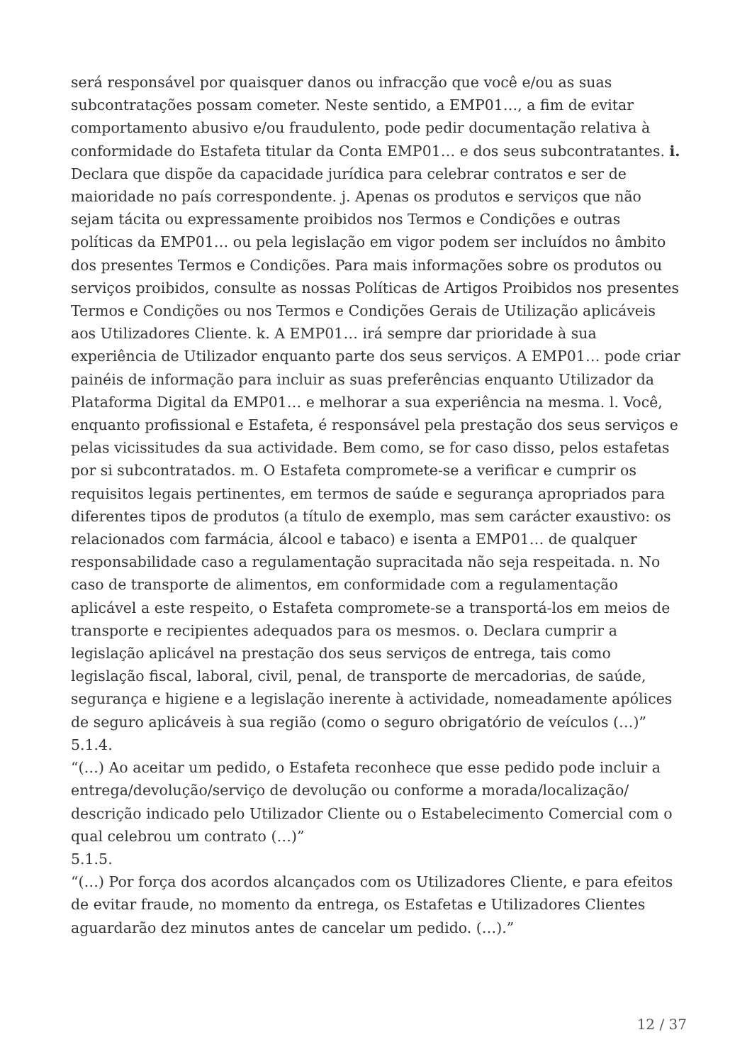será responsável por quaisquer danos ou infracção que você e/ou as suas subcontratações possam cometer. Neste sentido, a EMP01…, a fim de evitar comportamento abusivo e/ou fraudulento, pode pedir documentação relativa à conformidade do Estafeta titular da Conta EMP01… e dos seus subcontratantes. i. Declara que dispõe da capacidade jurídica para celebrar contratos e ser de maioridade no país correspondente. j. Apenas os produtos e serviços que não sejam tácita ou expressamente proibidos nos Termos e Condições e outras políticas da EMP01… ou pela legislação em vigor podem ser incluídos no âmbito dos presentes Termos e Condições. Para mais informações sobre os produtos ou serviços proibidos, consulte as nossas Políticas de Artigos Proibidos nos presentes Termos e Condições ou nos Termos e Condições Gerais de Utilização aplicáveis aos Utilizadores Cliente. k. A EMP01… irá sempre dar prioridade à sua experiência de Utilizador enquanto parte dos seus serviços. A EMP01… pode criar painéis de informação para incluir as suas preferências enquanto Utilizador da Plataforma Digital da EMP01… e melhorar a sua experiência na mesma. l. Você, enquanto profissional e Estafeta, é responsável pela prestação dos seus serviços e pelas vicissitudes da sua actividade. Bem como, se for caso disso, pelos estafetas por si subcontratados. m. O Estafeta compromete-se a verificar e cumprir os requisitos legais pertinentes, em termos de saúde e segurança apropriados para diferentes tipos de produtos (a título de exemplo, mas sem carácter exaustivo: os relacionados com farmácia, álcool e tabaco) e isenta a EMP01… de qualquer responsabilidade caso a regulamentação supracitada não seja respeitada. n. No caso de transporte de alimentos, em conformidade com a regulamentação aplicável a este respeito, o Estafeta compromete-se a transportá-los em meios de transporte e recipientes adequados para os mesmos. o. Declara cumprir a legislação aplicável na prestação dos seus serviços de entrega, tais como legislação fiscal, laboral, civil, penal, de transporte de mercadorias, de saúde, segurança e higiene e a legislação inerente à actividade, nomeadamente apólices de seguro aplicáveis à sua região (como o seguro obrigatório de veículos (…)”
5.1.4.
“(…) Ao aceitar um pedido, o Estafeta reconhece que esse pedido pode incluir a entrega/devolução/serviço de devolução ou conforme a morada/localização/ descrição indicado pelo Utilizador Cliente ou o Estabelecimento Comercial com o qual celebrou um contrato (…)”
5.1.5.
“(…) Por força dos acordos alcançados com os Utilizadores Cliente, e para efeitos de evitar fraude, no momento da entrega, os Estafetas e Utilizadores Clientes aguardarão dez minutos antes de cancelar um pedido. (…).”
12 / 37